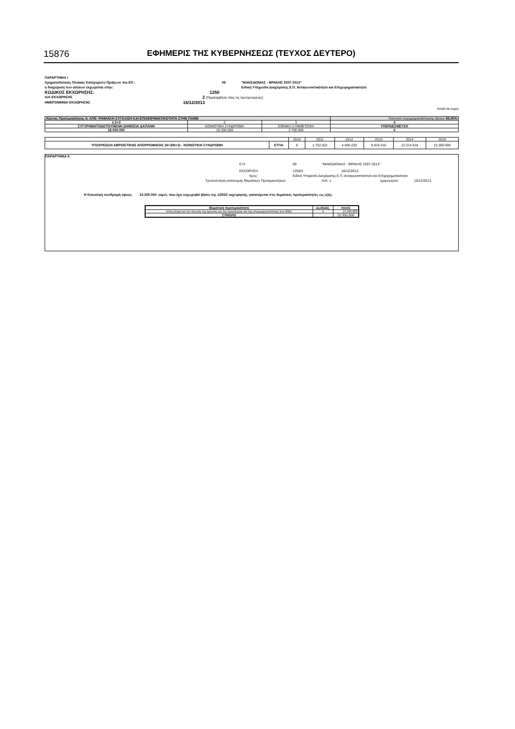15876 ΕΦΗΜΕΡΙΣ ΤΗΣ ΚΥΒΕΡΝΗΣΕΩΣ (ΤΕΥΧΟΣ ΔΕΥΤΕΡΟ)
ΠΑΡΑΡΤΗΜΑ Ι
Χρηματοδοτικός Πίνακας Κατηγοριών Πράξεων του ΕΠ : 09 "ΜΑΚΕΔΟΝΙΑΣ - ΘΡΑΚΗΣ 2007-2013"
η διαχείριση των οποίων εκχωρείται στην: Ειδική Υπηρεσία Διαχείρισης Ε.Π. Ανταγωνιστικότητα και Επιχειρηματικότητα
ΚΩΔΙΚΟΣ ΕΚΧΩΡΗΣΗΣ: 1250
Α/Α ΕΚΧΩΡΗΣΗΣ 2 (Περιλαμβάνει όλες τις προηγούμενες)
ΗΜΕΡΟΜΗΝΙΑ ΕΚΧΩΡΗΣΗΣ 16/12/2013
ποσά σε ευρώ
| Άξονας Προτεραιότητας 6: ΑΠ6: ΨΗΦΙΑΚΗ ΣΥΓΚΛΙΣΗ ΚΑΙ ΕΠΙΧΕΙΡΗΜΑΤΙΚΟΤΗΤΑ ΣΤΗΝ ΠΑΜΘ | | | Ποσοστό συγχρηματοδότησης άξονα: 85,00% |
| 1:2+3 | 2 | 3 | 4 |
| ΣΥΓΧΡΗΜΑΤΟΔΟΤΟΥΜΕΝΗ ΔΗΜΟΣΙΑ ΔΑΠΑΝΗ | ΚΟΙΝΟΤΙΚΗ ΣΥΝΔΡΟΜΗ | ΕΘΝΙΚΗ ΣΥΜΜΕΤΟΧΗ | ΥΠΕΡΔΕΣΜΕΥΣΗ |
| 18.000.000 | 15.300.000 | 2.700.000 | 0 |
| | | 2010 | 2011 | 2012 | 2013 | 2014 | 2015 |
| ΥΠΟΧΡΕΩΣΗ ΑΘΡΟΙΣΤΙΚΗΣ ΑΠΟΡΡΟΦΗΣΗΣ (Ν+3/Ν+2) - ΚΟΙΝΟΤΙΚΗ ΣΥΝΔΡΟΜΗ | ΕΤΠΑ | 0 | 1.702.502 | 4.505.220 | 9.816.315 | 12.314.918 | 15.300.000 |
ΠΑΡΑΡΤΗΜΑ ΙΙ
Ε.Π. 09 "ΜΑΚΕΔΟΝΙΑΣ - ΘΡΑΚΗΣ 2007-2013"
ΕΚΧΩΡΗΣΗ 1250/2 16/12/2013
προς: Ειδική Υπηρεσία Διαχείρισης Ε.Π. Ανταγωνιστικότητα και Επιχειρηματικότητα
Τροποποίηση κατανομής Θεματικών Προτεραιοτήτων Α/Α: 1 ημερομηνία: 16/12/2013
Η Κοινοτική συνδρομή ύψους 15.300.000 ευρώ, που έχει εκχωρηθεί βάσει της 1250/2 εκχώρησης, κατανέμεται στις θεματικές προτεραιότητες ως εξής:
| Θεματική προτεραιότητα | κωδικός | ποσό |
| Άλλα μέτρα για την τόνωση της έρευνας και της καινοτομίας και της επιχειρηματικότητας των ΜΜΕ | 9 | 15.300.000 |
| ΣΥΝΟΛΟ | | 15.300.000 |